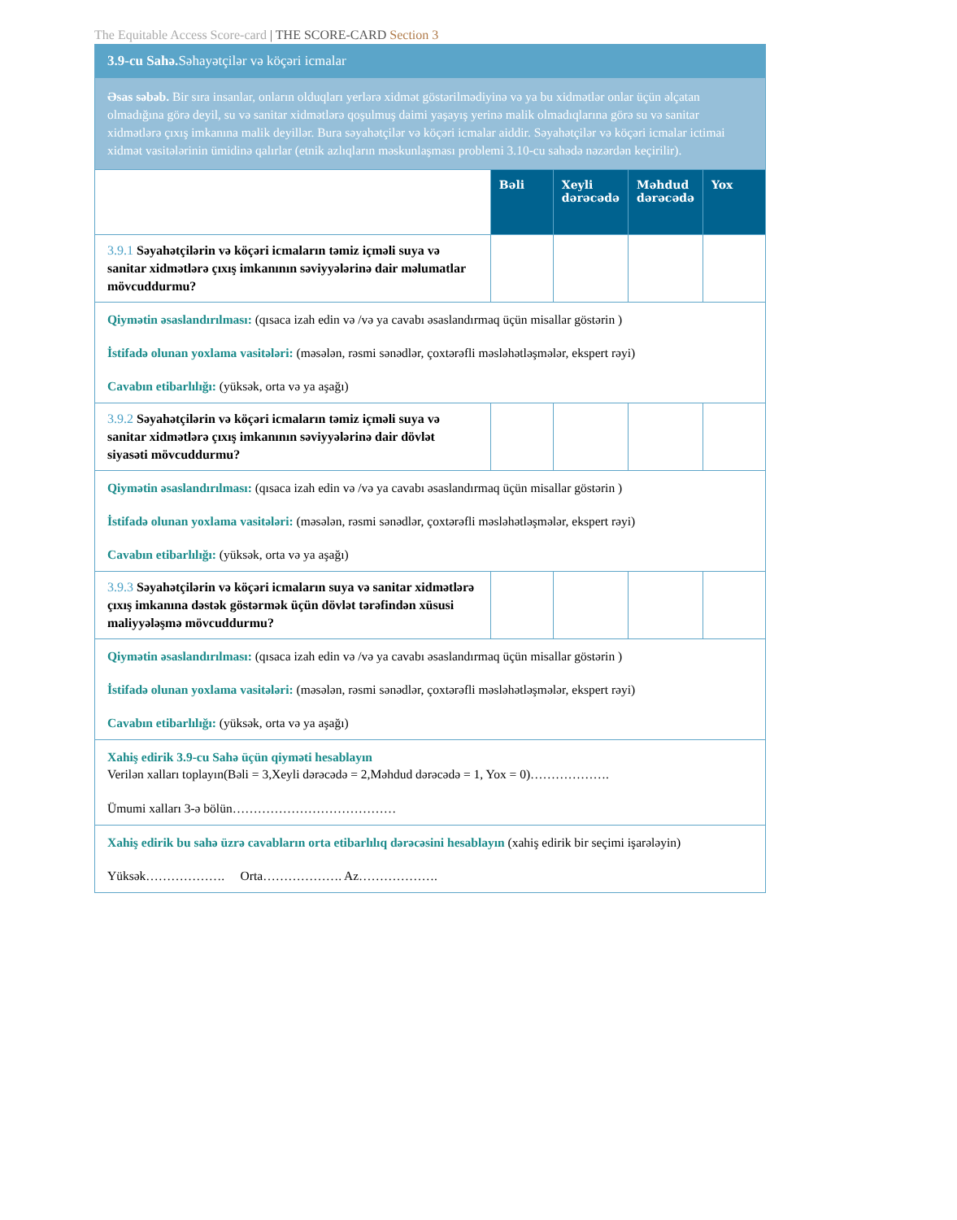The Equitable Access Score-card | THE SCORE-CARD Section 3
| 3.9-cu Sahə. Səhayətçilər və köçəri icmalar | | | | |
| Əsas səbəb. Bir sıra insanlar, onların olduqları yerlərə xidmət göstərilmədiyinə və ya bu xidmətlər onlar üçün əlçatan olmadığına görə deyil, su və sanitar xidmətlərə qoşulmuş daimi yaşayış yerinə malik olmadıqlarına görə su və sanitar xidmətlərə çıxış imkanına malik deyillər. Bura səyahətçilər və köçəri icmalar aiddir. Səyahətçilər və köçəri icmalar ictimai xidmət vasitələrinin ümidinə qalırlar (etnik azlıqların məskunlaşması problemi 3.10-cu sahədə nəzərdən keçirilir). | | | | |
| | Bəli | Xeyli dərəcədə | Məhdud dərəcədə | Yox |
| 3.9.1 Səyahətçilərin və köçəri icmaların təmiz içməli suya və sanitar xidmətlərə çıxış imkanının səviyyələrinə dair məlumatlar mövcuddurmu? | | | | |
| Qiymətin əsaslandırılması: (qısaca izah edin və /və ya cavabı əsaslandırmaq üçün misallar göstərin ) İstifadə olunan yoxlama vasitələri: (məsələn, rəsmi sənədlər, çoxtərəfli məsləhətləşmələr, ekspert rəyi) Cavabın etibarlılığı: (yüksək, orta və ya aşağı) | | | | |
| 3.9.2 Səyahətçilərin və köçəri icmaların təmiz içməli suya və sanitar xidmətlərə çıxış imkanının səviyyələrinə dair dövlət siyasəti mövcuddurmu? | | | | |
| Qiymətin əsaslandırılması: (qısaca izah edin və /və ya cavabı əsaslandırmaq üçün misallar göstərin ) İstifadə olunan yoxlama vasitələri: (məsələn, rəsmi sənədlər, çoxtərəfli məsləhətləşmələr, ekspert rəyi) Cavabın etibarlılığı: (yüksək, orta və ya aşağı) | | | | |
| 3.9.3 Səyahətçilərin və köçəri icmaların suya və sanitar xidmətlərə çıxış imkanına dəstək göstərmək üçün dövlət tərəfindən xüsusi maliyyələşmə mövcuddurmu? | | | | |
| Qiymətin əsaslandırılması: (qısaca izah edin və /və ya cavabı əsaslandırmaq üçün misallar göstərin ) İstifadə olunan yoxlama vasitələri: (məsələn, rəsmi sənədlər, çoxtərəfli məsləhətləşmələr, ekspert rəyi) Cavabın etibarlılığı: (yüksək, orta və ya aşağı) | | | | |
| Xahiş edirik 3.9-cu Sahə üçün qiyməti hesablayın Verilən xalları toplayın(Bəli = 3,Xeyli dərəcədə = 2,Məhdud dərəcədə = 1, Yox = 0)………………. Ümumi xalları 3-ə bölün………………………………… | | | | |
| Xahiş edirik bu sahə üzrə cavabların orta etibarlılıq dərəcəsini hesablayın (xahiş edirik bir seçimi işarələyin) Yüksək………………. Orta………………. Az………………. | | | | |